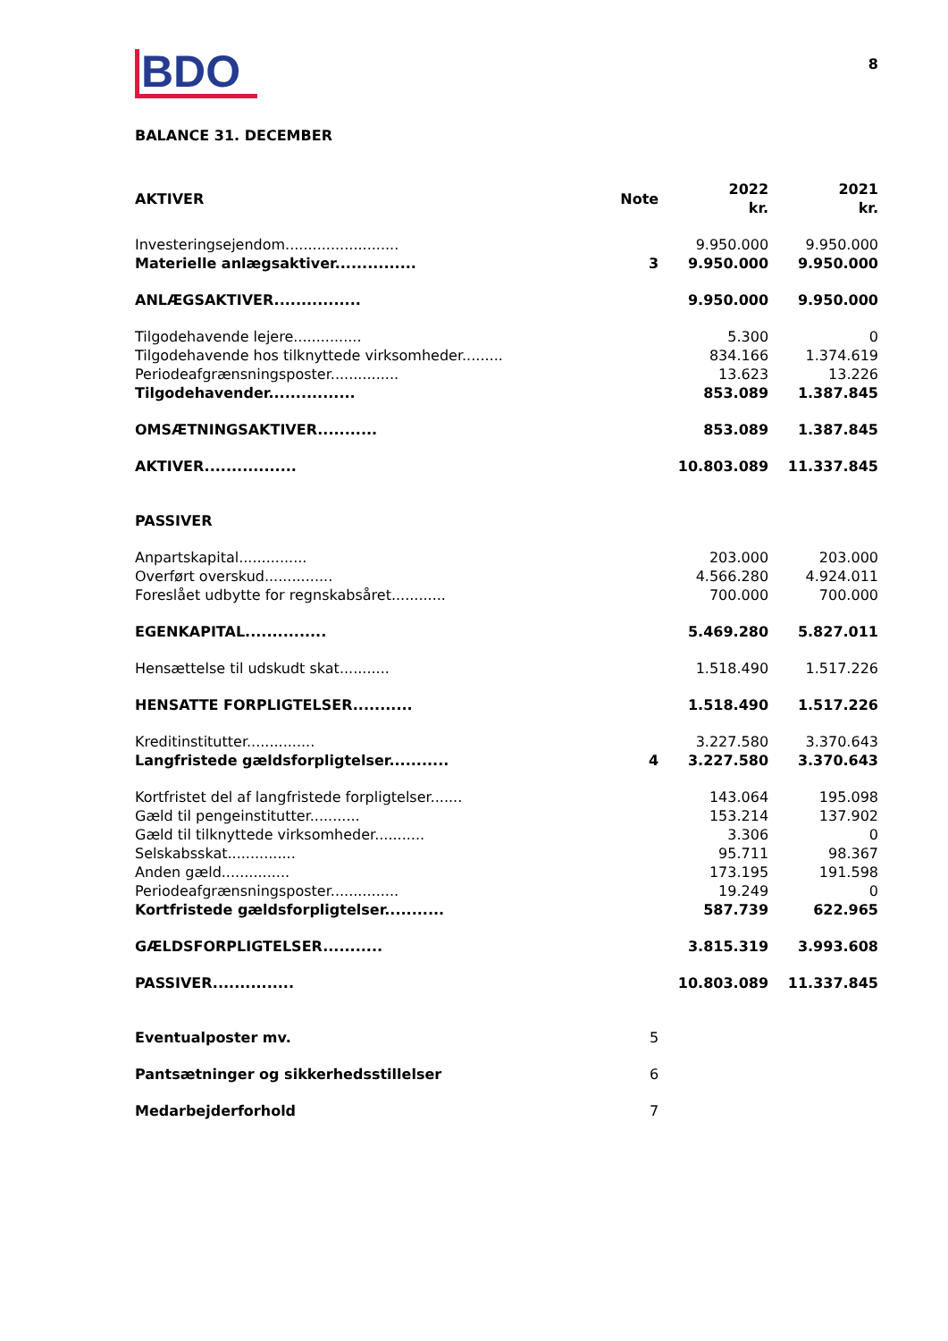BDO
8
BALANCE 31. DECEMBER
| AKTIVER | Note | 2022 kr. | 2021 kr. |
| --- | --- | --- | --- |
| Investeringsejendom......................... | | 9.950.000 | 9.950.000 |
| Materielle anlægsaktiver............... | 3 | 9.950.000 | 9.950.000 |
| ANLÆGSAKTIVER................ | | 9.950.000 | 9.950.000 |
| Tilgodehavende lejere............... | | 5.300 | 0 |
| Tilgodehavende hos tilknyttede virksomheder......... | | 834.166 | 1.374.619 |
| Periodeafgrænsningsposter............... | | 13.623 | 13.226 |
| Tilgodehavender................ | | 853.089 | 1.387.845 |
| OMSÆTNINGSAKTIVER........... | | 853.089 | 1.387.845 |
| AKTIVER................. | | 10.803.089 | 11.337.845 |
| PASSIVER | | | |
| Anpartskapital............... | | 203.000 | 203.000 |
| Overført overskud............... | | 4.566.280 | 4.924.011 |
| Foreslået udbytte for regnskabsåret............ | | 700.000 | 700.000 |
| EGENKAPITAL............... | | 5.469.280 | 5.827.011 |
| Hensættelse til udskudt skat........... | | 1.518.490 | 1.517.226 |
| HENSATTE FORPLIGTELSER........... | | 1.518.490 | 1.517.226 |
| Kreditinstitutter............... | | 3.227.580 | 3.370.643 |
| Langfristede gældsforpligtelser........... | 4 | 3.227.580 | 3.370.643 |
| Kortfristet del af langfristede forpligtelser....... | | 143.064 | 195.098 |
| Gæld til pengeinstitutter........... | | 153.214 | 137.902 |
| Gæld til tilknyttede virksomheder........... | | 3.306 | 0 |
| Selskabsskat............... | | 95.711 | 98.367 |
| Anden gæld............... | | 173.195 | 191.598 |
| Periodeafgrænsningsposter............... | | 19.249 | 0 |
| Kortfristede gældsforpligtelser........... | | 587.739 | 622.965 |
| GÆLDSFORPLIGTELSER........... | | 3.815.319 | 3.993.608 |
| PASSIVER............... | | 10.803.089 | 11.337.845 |
| Eventualposter mv. | 5 | | |
| Pantsætninger og sikkerhedsstillelser | 6 | | |
| Medarbejderforhold | 7 | | |